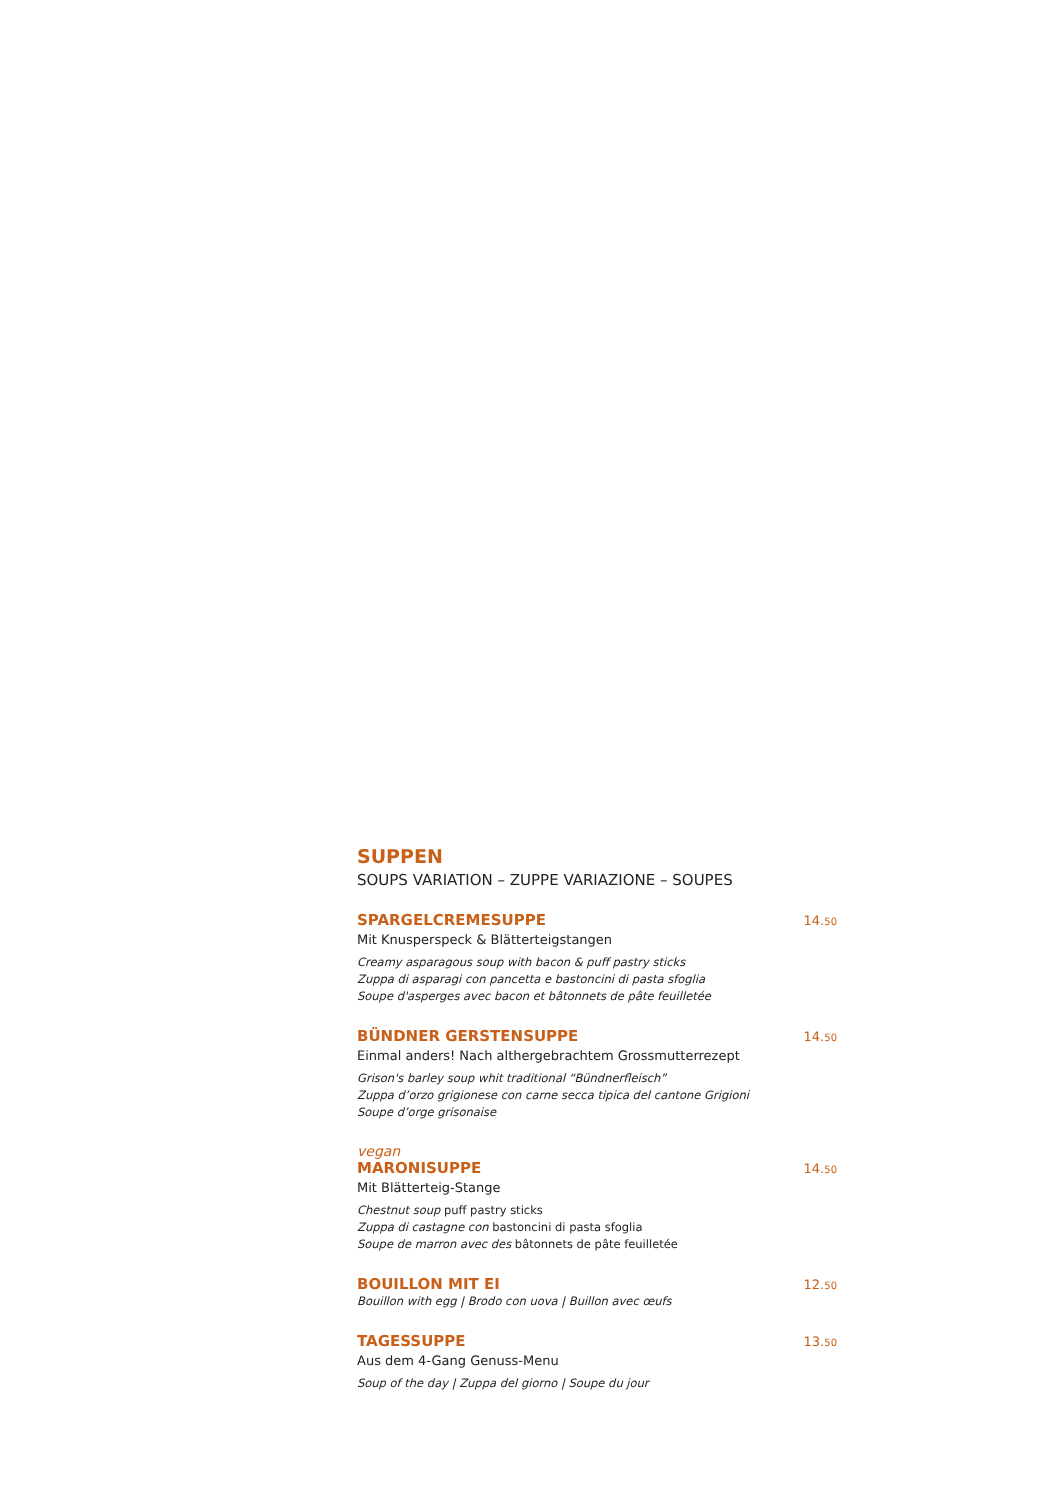SUPPEN
SOUPS VARIATION – ZUPPE VARIAZIONE – SOUPES
SPARGELCREMESUPPE 14.50
Mit Knusperspeck & Blätterteigstangen
Creamy asparagous soup with bacon & puff pastry sticks
Zuppa di asparagi con pancetta e bastoncini di pasta sfoglia
Soupe d'asperges avec bacon et bâtonnets de pâte feuilletée
BÜNDNER GERSTENSUPPE 14.50
Einmal anders! Nach althergebrachtem Grossmutterrezept
Grison's barley soup whit traditional “Bündnerfleisch”
Zuppa d’orzo grigionese con carne secca tipica del cantone Grigioni
Soupe d’orge grisonaise
vegan
MARONISUPPE 14.50
Mit Blätterteig-Stange
Chestnut soup puff pastry sticks
Zuppa di castagne con bastoncini di pasta sfoglia
Soupe de marron avec des bâtonnets de pâte feuilletée
BOUILLON MIT EI 12.50
Bouillon with egg | Brodo con uova | Buillon avec œufs
TAGESSUPPE 13.50
Aus dem 4-Gang Genuss-Menu
Soup of the day | Zuppa del giorno | Soupe du jour